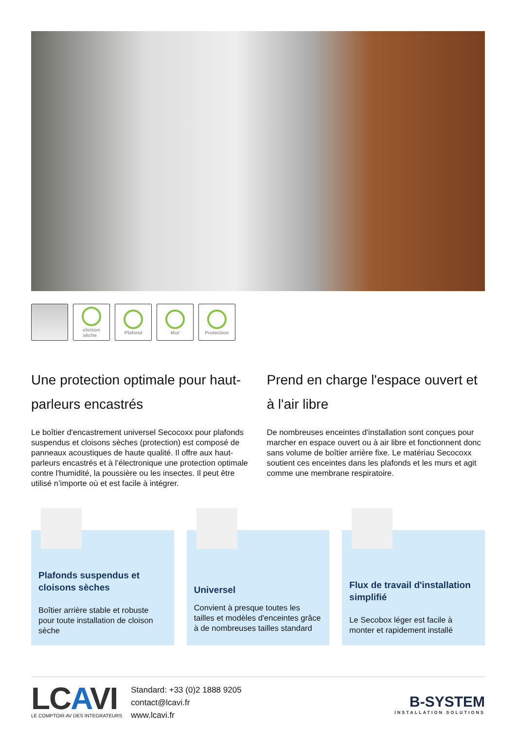cloison
sèche
Plafond Mur Protection
Une protection optimale pour haut-parleurs encastrés
Le boîtier d'encastrement universel Secocoxx pour plafonds suspendus et cloisons sèches (protection) est composé de panneaux acoustiques de haute qualité. Il offre aux haut-parleurs encastrés et à l’électronique une protection optimale contre l'humidité, la poussière ou les insectes. Il peut être utilisé n’importe où et est facile à intégrer.
Prend en charge l'espace ouvert et à l'air libre
De nombreuses enceintes d'installation sont conçues pour marcher en espace ouvert ou à air libre et fonctionnent donc sans volume de boîtier arrière fixe. Le matériau Secocoxx soutient ces enceintes dans les plafonds et les murs et agit comme une membrane respiratoire.
Plafonds suspendus et cloisons sèches
Boîtier arrière stable et robuste pour toute installation de cloison sèche
Universel
Convient à presque toutes les tailles et modèles d'enceintes grâce à de nombreuses tailles standard
Flux de travail d'installation simplifié
Le Secobox léger est facile à monter et rapidement installé
LCAVI
LE COMPTOIR AV DES INTEGRATEURS
Standard: +33 (0)2 1888 9205
contact@lcavi.fr
www.lcavi.fr
B-SYSTEM
INSTALLATION SOLUTIONS